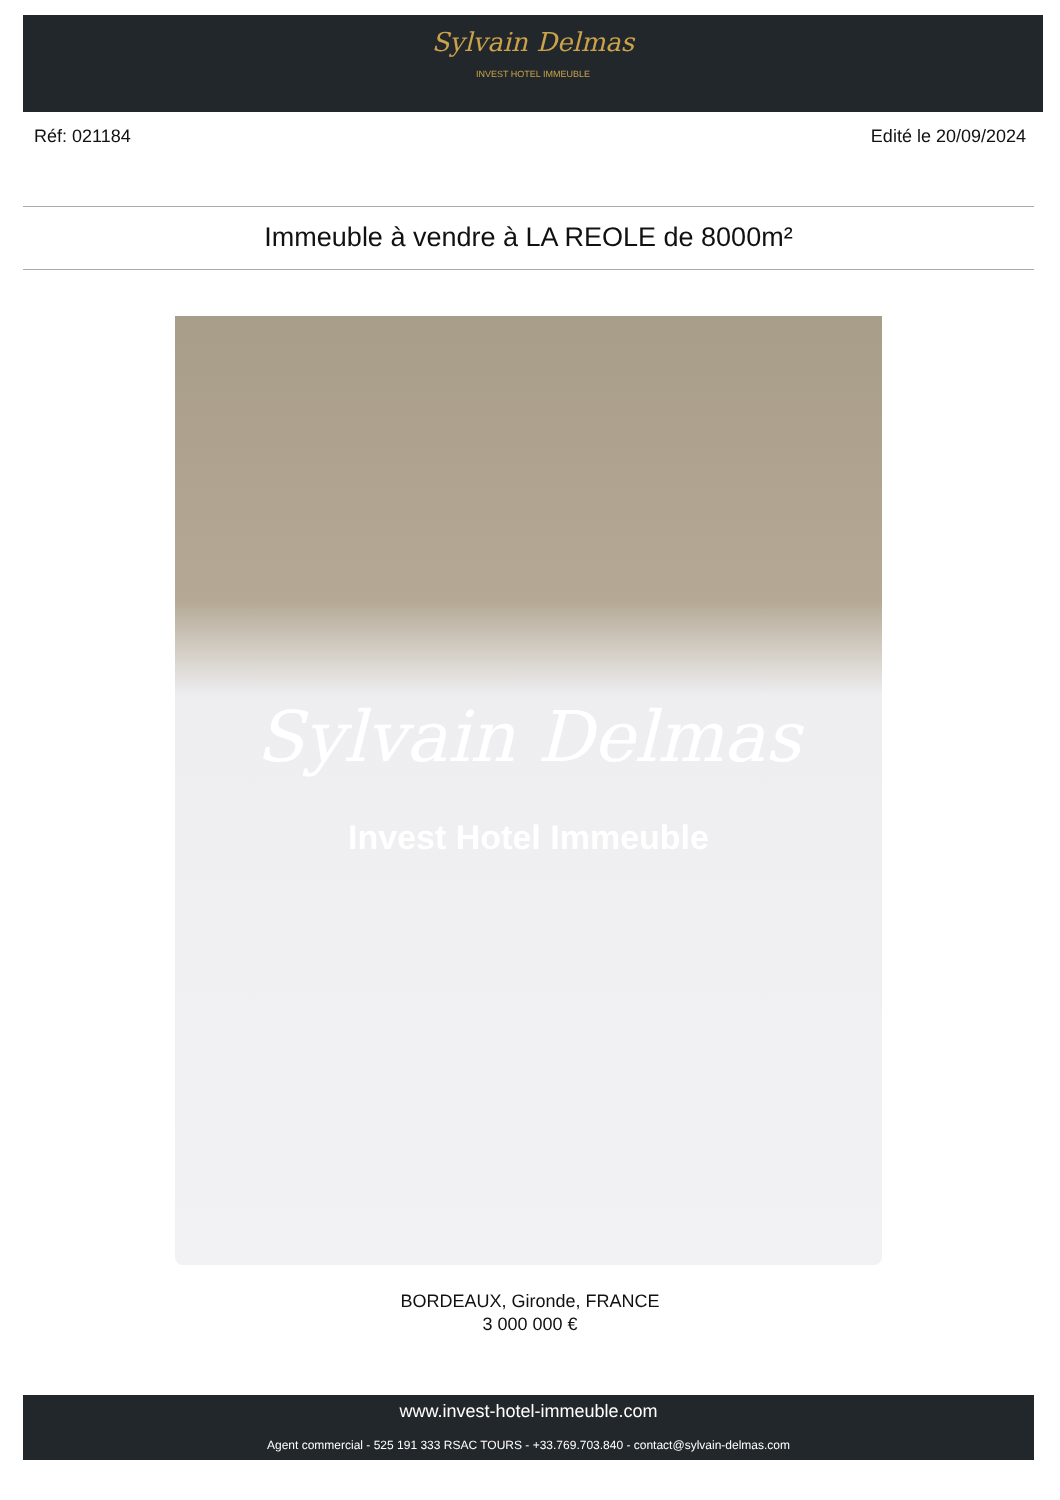Sylvain Delmas INVEST HOTEL IMMEUBLE
Réf: 021184 Edité le 20/09/2024
Immeuble à vendre à LA REOLE de 8000m²
Sylvain Delmas
Invest Hotel Immeuble
BORDEAUX, Gironde, FRANCE
3 000 000 €
www.invest-hotel-immeuble.com
Agent commercial - 525 191 333 RSAC TOURS - +33.769.703.840 - contact@sylvain-delmas.com